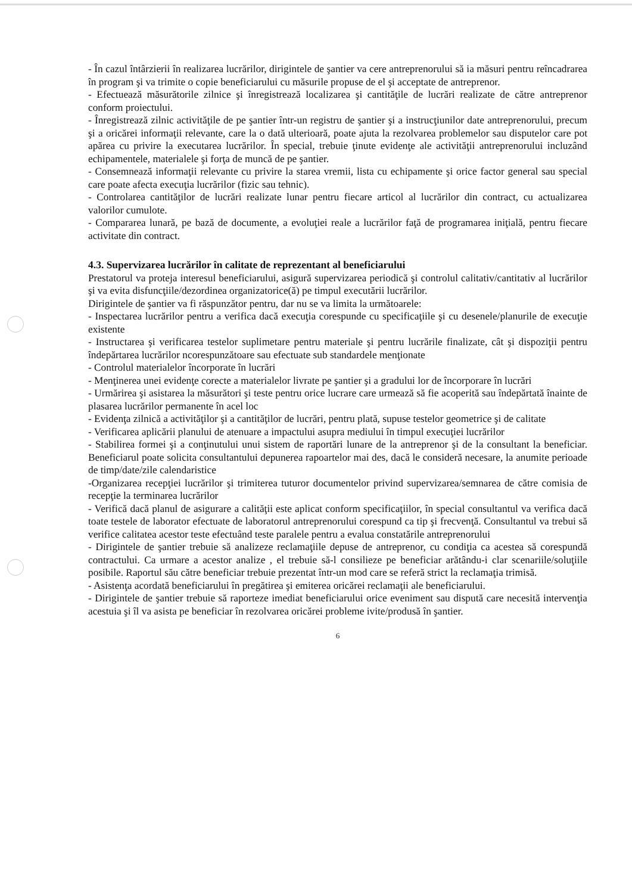- În cazul întârzierii în realizarea lucrărilor, dirigintele de şantier va cere antreprenorului să ia măsuri pentru reîncadrarea în program şi va trimite o copie beneficiarului cu măsurile propuse de el şi acceptate de antreprenor.
- Efectuează măsurătorile zilnice şi înregistrează localizarea şi cantităţile de lucrări realizate de către antreprenor conform proiectului.
- Înregistrează zilnic activităţile de pe şantier într-un registru de şantier şi a instrucţiunilor date antreprenorului, precum şi a oricărei informaţii relevante, care la o dată ulterioară, poate ajuta la rezolvarea problemelor sau disputelor care pot apărea cu privire la executarea lucrărilor. În special, trebuie ţinute evidenţe ale activităţii antreprenorului incluzând echipamentele, materialele şi forţa de muncă de pe şantier.
- Consemnează informaţii relevante cu privire la starea vremii, lista cu echipamente şi orice factor general sau special care poate afecta execuţia lucrărilor (fizic sau tehnic).
- Controlarea cantităţilor de lucrări realizate lunar pentru fiecare articol al lucrărilor din contract, cu actualizarea valorilor cumulote.
- Compararea lunară, pe bază de documente, a evoluţiei reale a lucrărilor faţă de programarea iniţială, pentru fiecare activitate din contract.
4.3. Supervizarea lucrărilor în calitate de reprezentant al beneficiarului
Prestatorul va proteja interesul beneficiarului, asigură supervizarea periodică şi controlul calitativ/cantitativ al lucrărilor şi va evita disfuncţiile/dezordinea organizatorice(ă) pe timpul executării lucrărilor.
Dirigintele de şantier va fi răspunzător pentru, dar nu se va limita la următoarele:
- Inspectarea lucrărilor pentru a verifica dacă execuţia corespunde cu specificaţiile şi cu desenele/planurile de execuţie existente
- Instructarea şi verificarea testelor suplimetare pentru materiale şi pentru lucrările finalizate, cât şi dispoziţii pentru îndepărtarea lucrărilor ncorespunzătoare sau efectuate sub standardele menţionate
- Controlul materialelor încorporate în lucrări
- Menţinerea unei evidenţe corecte a materialelor livrate pe şantier şi a gradului lor de încorporare în lucrări
- Urmărirea şi asistarea la măsurători şi teste pentru orice lucrare care urmează să fie acoperită sau îndepărtată înainte de plasarea lucrărilor permanente în acel loc
- Evidenţa zilnică a activităţilor şi a cantităţilor de lucrări, pentru plată, supuse testelor geometrice şi de calitate
- Verificarea aplicării planului de atenuare a impactului asupra mediului în timpul execuţiei lucrărilor
- Stabilirea formei şi a conţinutului unui sistem de raportări lunare de la antreprenor şi de la consultant la beneficiar. Beneficiarul poate solicita consultantului depunerea rapoartelor mai des, dacă le consideră necesare, la anumite perioade de timp/date/zile calendaristice
-Organizarea recepţiei lucrărilor şi trimiterea tuturor documentelor privind supervizarea/semnarea de către comisia de recepţie la terminarea lucrărilor
- Verifică dacă planul de asigurare a calităţii este aplicat conform specificaţiilor, în special consultantul va verifica dacă toate testele de laborator efectuate de laboratorul antreprenorului corespund ca tip şi frecvenţă. Consultantul va trebui să verifice calitatea acestor teste efectuând teste paralele pentru a evalua constatările antreprenorului
- Dirigintele de şantier trebuie să analizeze reclamaţiile depuse de antreprenor, cu condiţia ca acestea să corespundă contractului. Ca urmare a acestor analize , el trebuie să-l consilieze pe beneficiar arătându-i clar scenariile/soluţiile posibile. Raportul său către beneficiar trebuie prezentat într-un mod care se referă strict la reclamaţia trimisă.
- Asistenţa acordată beneficiarului în pregătirea şi emiterea oricărei reclamaţii ale beneficiarului.
- Dirigintele de şantier trebuie să raporteze imediat beneficiarului orice eveniment sau dispută care necesită intervenţia acestuia şi îl va asista pe beneficiar în rezolvarea oricărei probleme ivite/produsă în şantier.
6